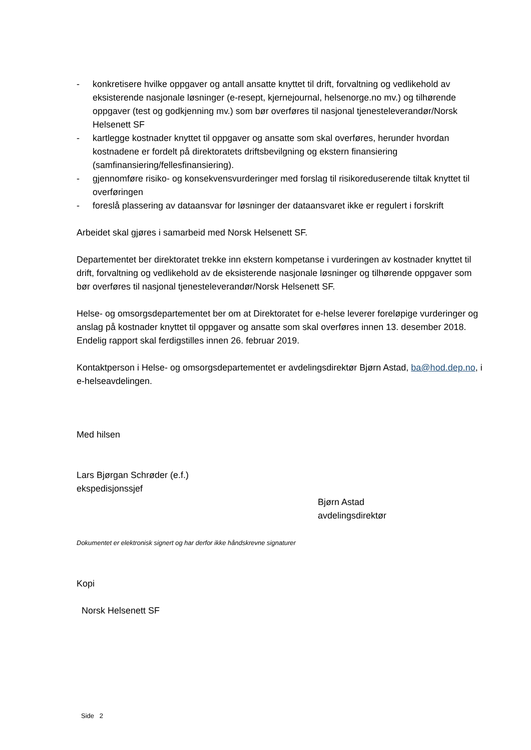- konkretisere hvilke oppgaver og antall ansatte knyttet til drift, forvaltning og vedlikehold av eksisterende nasjonale løsninger (e-resept, kjernejournal, helsenorge.no mv.) og tilhørende oppgaver (test og godkjenning mv.) som bør overføres til nasjonal tjenesteleverandør/Norsk Helsenett SF
- kartlegge kostnader knyttet til oppgaver og ansatte som skal overføres, herunder hvordan kostnadene er fordelt på direktoratets driftsbevilgning og ekstern finansiering (samfinansiering/fellesfinansiering).
- gjennomføre risiko- og konsekvensvurderinger med forslag til risikoreduserende tiltak knyttet til overføringen
- foreslå plassering av dataansvar for løsninger der dataansvaret ikke er regulert i forskrift
Arbeidet skal gjøres i samarbeid med Norsk Helsenett SF.
Departementet ber direktoratet trekke inn ekstern kompetanse i vurderingen av kostnader knyttet til drift, forvaltning og vedlikehold av de eksisterende nasjonale løsninger og tilhørende oppgaver som bør overføres til nasjonal tjenesteleverandør/Norsk Helsenett SF.
Helse- og omsorgsdepartementet ber om at Direktoratet for e-helse leverer foreløpige vurderinger og anslag på kostnader knyttet til oppgaver og ansatte som skal overføres innen 13. desember 2018. Endelig rapport skal ferdigstilles innen 26. februar 2019.
Kontaktperson i Helse- og omsorgsdepartementet er avdelingsdirektør Bjørn Astad, ba@hod.dep.no, i e-helseavdelingen.
Med hilsen
Lars Bjørgan Schrøder (e.f.)
ekspedisjonssjef
Bjørn Astad
avdelingsdirektør
Dokumentet er elektronisk signert og har derfor ikke håndskrevne signaturer
Kopi
Norsk Helsenett SF
Side 2